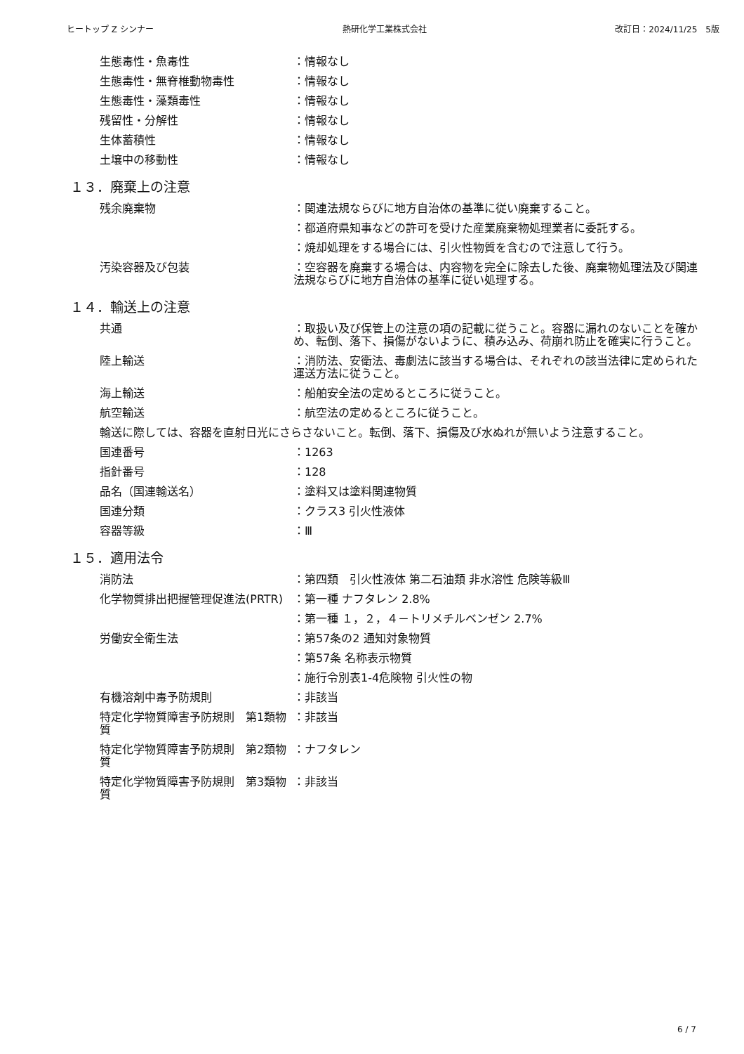ヒートップ Z シンナー 熱研化学工業株式会社 改訂日：2024/11/25　5版
生態毒性・魚毒性 ：情報なし
生態毒性・無脊椎動物毒性 ：情報なし
生態毒性・藻類毒性 ：情報なし
残留性・分解性 ：情報なし
生体蓄積性 ：情報なし
土壌中の移動性 ：情報なし
１３．廃棄上の注意
残余廃棄物 ：関連法規ならびに地方自治体の基準に従い廃棄すること。
：都道府県知事などの許可を受けた産業廃棄物処理業者に委託する。
：焼却処理をする場合には、引火性物質を含むので注意して行う。
汚染容器及び包装 ：空容器を廃棄する場合は、内容物を完全に除去した後、廃棄物処理法及び関連法規ならびに地方自治体の基準に従い処理する。
１４．輸送上の注意
共通 ：取扱い及び保管上の注意の項の記載に従うこと。容器に漏れのないことを確かめ、転倒、落下、損傷がないように、積み込み、荷崩れ防止を確実に行うこと。
陸上輸送 ：消防法、安衛法、毒劇法に該当する場合は、それぞれの該当法律に定められた運送方法に従うこと。
海上輸送 ：船舶安全法の定めるところに従うこと。
航空輸送 ：航空法の定めるところに従うこと。
輸送に際しては、容器を直射日光にさらさないこと。転倒、落下、損傷及び水ぬれが無いよう注意すること。
国連番号 ：1263
指針番号 ：128
品名（国連輸送名） ：塗料又は塗料関連物質
国連分類 ：クラス3 引火性液体
容器等級 ：Ⅲ
１５．適用法令
消防法 ：第四類　引火性液体 第二石油類 非水溶性 危険等級Ⅲ
化学物質排出把握管理促進法(PRTR) ：第一種 ナフタレン 2.8%
：第一種 １，２，４－トリメチルベンゼン 2.7%
労働安全衛生法 ：第57条の2 通知対象物質
：第57条 名称表示物質
：施行令別表1-4危険物 引火性の物
有機溶剤中毒予防規則 ：非該当
特定化学物質障害予防規則　第1類物質
：非該当
特定化学物質障害予防規則　第2類物質
：ナフタレン
特定化学物質障害予防規則　第3類物質
：非該当
6 / 7